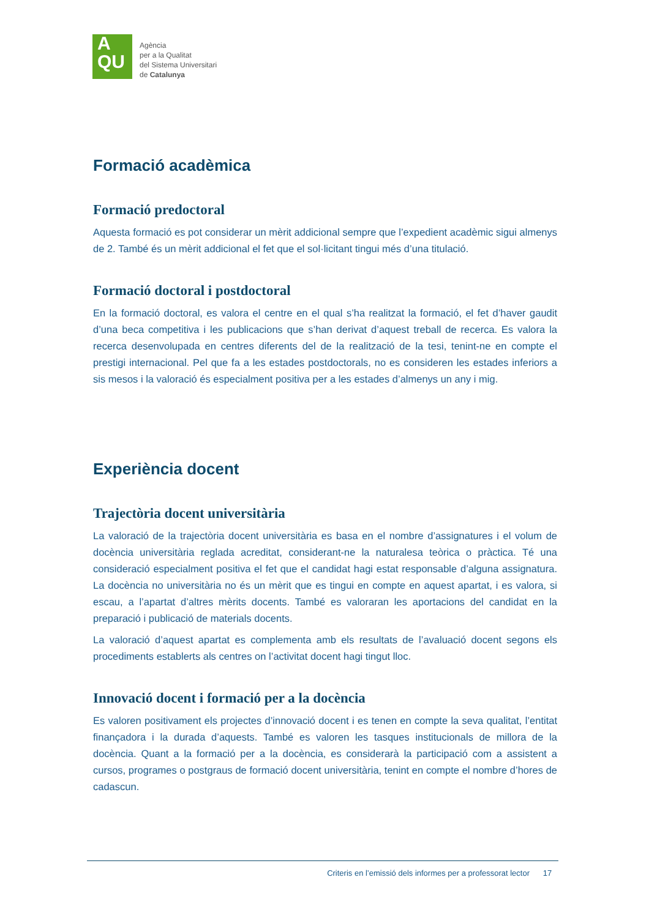A
QU
Agència
per a la Qualitat
del Sistema Universitari
de Catalunya
Formació acadèmica
Formació predoctoral
Aquesta formació es pot considerar un mèrit addicional sempre que l’expedient acadèmic sigui almenys de 2. També és un mèrit addicional el fet que el sol·licitant tingui més d’una titulació.
Formació doctoral i postdoctoral
En la formació doctoral, es valora el centre en el qual s’ha realitzat la formació, el fet d’haver gaudit d’una beca competitiva i les publicacions que s’han derivat d’aquest treball de recerca. Es valora la recerca desenvolupada en centres diferents del de la realització de la tesi, tenint-ne en compte el prestigi internacional. Pel que fa a les estades postdoctorals, no es consideren les estades inferiors a sis mesos i la valoració és especialment positiva per a les estades d’almenys un any i mig.
Experiència docent
Trajectòria docent universitària
La valoració de la trajectòria docent universitària es basa en el nombre d’assignatures i el volum de docència universitària reglada acreditat, considerant-ne la naturalesa teòrica o pràctica. Té una consideració especialment positiva el fet que el candidat hagi estat responsable d’alguna assignatura. La docència no universitària no és un mèrit que es tingui en compte en aquest apartat, i es valora, si escau, a l’apartat d’altres mèrits docents. També es valoraran les aportacions del candidat en la preparació i publicació de materials docents.
La valoració d’aquest apartat es complementa amb els resultats de l’avaluació docent segons els procediments establerts als centres on l’activitat docent hagi tingut lloc.
Innovació docent i formació per a la docència
Es valoren positivament els projectes d’innovació docent i es tenen en compte la seva qualitat, l’entitat finançadora i la durada d’aquests. També es valoren les tasques institucionals de millora de la docència. Quant a la formació per a la docència, es considerarà la participació com a assistent a cursos, programes o postgraus de formació docent universitària, tenint en compte el nombre d’hores de cadascun.
Criteris en l’emissió dels informes per a professorat lector 17